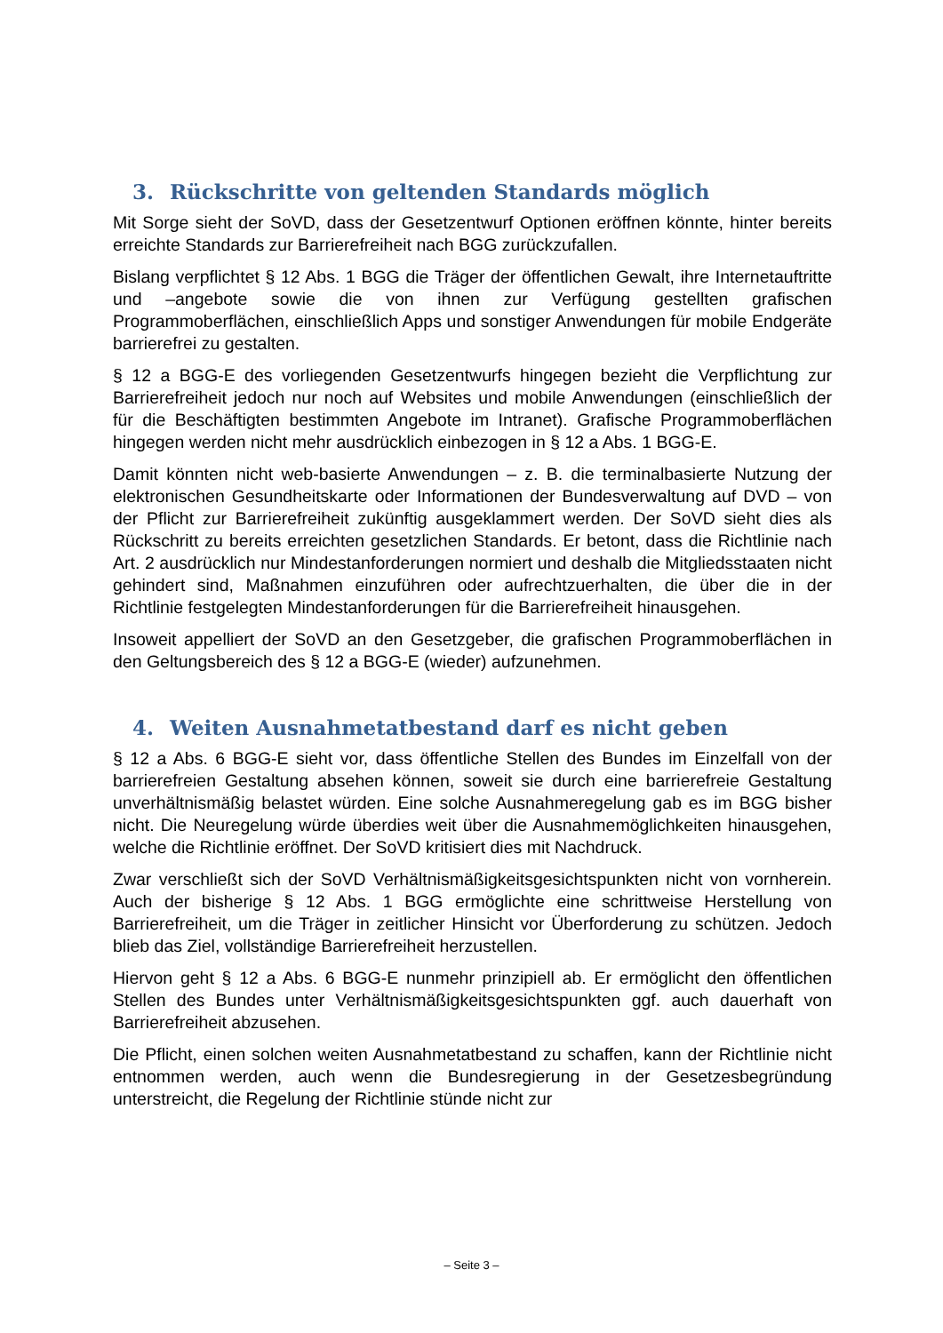3. Rückschritte von geltenden Standards möglich
Mit Sorge sieht der SoVD, dass der Gesetzentwurf Optionen eröffnen könnte, hinter bereits erreichte Standards zur Barrierefreiheit nach BGG zurückzufallen.
Bislang verpflichtet § 12 Abs. 1 BGG die Träger der öffentlichen Gewalt, ihre Internetauftritte und –angebote sowie die von ihnen zur Verfügung gestellten grafischen Programmoberflächen, einschließlich Apps und sonstiger Anwendungen für mobile Endgeräte barrierefrei zu gestalten.
§ 12 a BGG-E des vorliegenden Gesetzentwurfs hingegen bezieht die Verpflichtung zur Barrierefreiheit jedoch nur noch auf Websites und mobile Anwendungen (einschließlich der für die Beschäftigten bestimmten Angebote im Intranet). Grafische Programmoberflächen hingegen werden nicht mehr ausdrücklich einbezogen in § 12 a Abs. 1 BGG-E.
Damit könnten nicht web-basierte Anwendungen – z. B. die terminalbasierte Nutzung der elektronischen Gesundheitskarte oder Informationen der Bundesverwaltung auf DVD – von der Pflicht zur Barrierefreiheit zukünftig ausgeklammert werden. Der SoVD sieht dies als Rückschritt zu bereits erreichten gesetzlichen Standards. Er betont, dass die Richtlinie nach Art. 2 ausdrücklich nur Mindestanforderungen normiert und deshalb die Mitgliedsstaaten nicht gehindert sind, Maßnahmen einzuführen oder aufrechtzuerhalten, die über die in der Richtlinie festgelegten Mindestanforderungen für die Barrierefreiheit hinausgehen.
Insoweit appelliert der SoVD an den Gesetzgeber, die grafischen Programmoberflächen in den Geltungsbereich des § 12 a BGG-E (wieder) aufzunehmen.
4. Weiten Ausnahmetatbestand darf es nicht geben
§ 12 a Abs. 6 BGG-E sieht vor, dass öffentliche Stellen des Bundes im Einzelfall von der barrierefreien Gestaltung absehen können, soweit sie durch eine barrierefreie Gestaltung unverhältnismäßig belastet würden. Eine solche Ausnahmeregelung gab es im BGG bisher nicht. Die Neuregelung würde überdies weit über die Ausnahmemöglichkeiten hinausgehen, welche die Richtlinie eröffnet. Der SoVD kritisiert dies mit Nachdruck.
Zwar verschließt sich der SoVD Verhältnismäßigkeitsgesichtspunkten nicht von vornherein. Auch der bisherige § 12 Abs. 1 BGG ermöglichte eine schrittweise Herstellung von Barrierefreiheit, um die Träger in zeitlicher Hinsicht vor Überforderung zu schützen. Jedoch blieb das Ziel, vollständige Barrierefreiheit herzustellen.
Hiervon geht § 12 a Abs. 6 BGG-E nunmehr prinzipiell ab. Er ermöglicht den öffentlichen Stellen des Bundes unter Verhältnismäßigkeitsgesichtspunkten ggf. auch dauerhaft von Barrierefreiheit abzusehen.
Die Pflicht, einen solchen weiten Ausnahmetatbestand zu schaffen, kann der Richtlinie nicht entnommen werden, auch wenn die Bundesregierung in der Gesetzesbegründung unterstreicht, die Regelung der Richtlinie stünde nicht zur
– Seite 3 –